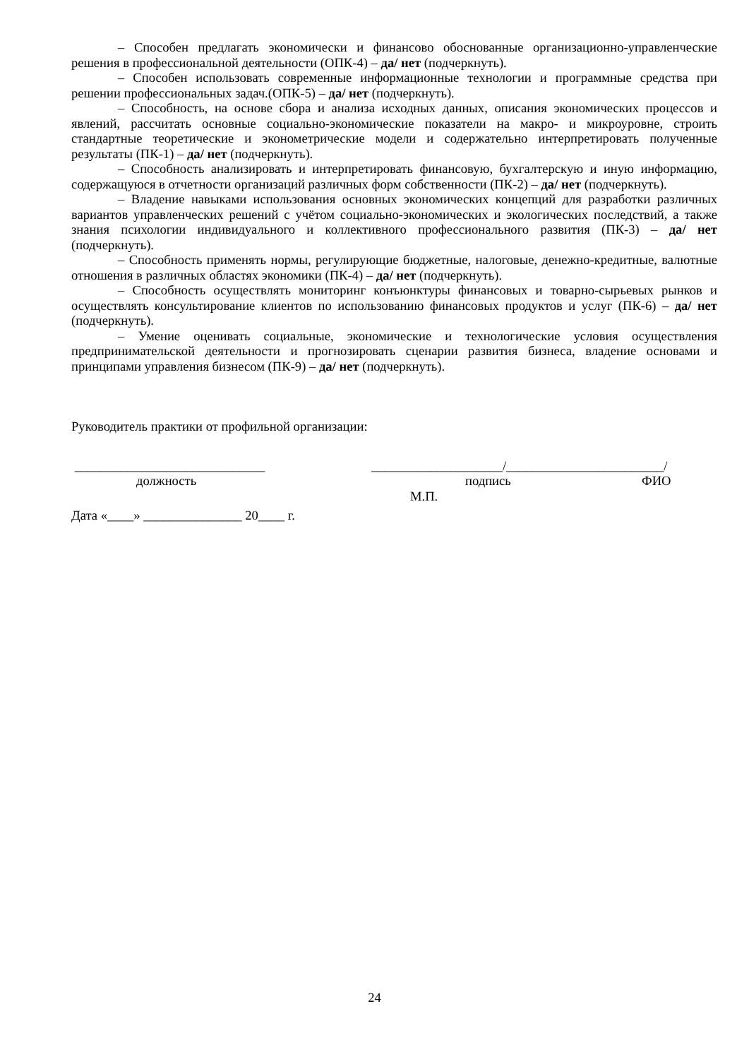– Способен предлагать экономически и финансово обоснованные организационно-управленческие решения в профессиональной деятельности (ОПК-4) – да/ нет (подчеркнуть).
– Способен использовать современные информационные технологии и программные средства при решении профессиональных задач.(ОПК-5) – да/ нет (подчеркнуть).
– Способность, на основе сбора и анализа исходных данных, описания экономических процессов и явлений, рассчитать основные социально-экономические показатели на макро- и микроуровне, строить стандартные теоретические и эконометрические модели и содержательно интерпретировать полученные результаты (ПК-1) – да/ нет (подчеркнуть).
– Способность анализировать и интерпретировать финансовую, бухгалтерскую и иную информацию, содержащуюся в отчетности организаций различных форм собственности (ПК-2) – да/ нет (подчеркнуть).
– Владение навыками использования основных экономических концепций для разработки различных вариантов управленческих решений с учётом социально-экономических и экологических последствий, а также знания психологии индивидуального и коллективного профессионального развития (ПК-3) – да/ нет (подчеркнуть).
– Способность применять нормы, регулирующие бюджетные, налоговые, денежно-кредитные, валютные отношения в различных областях экономики (ПК-4) – да/ нет (подчеркнуть).
– Способность осуществлять мониторинг конъюнктуры финансовых и товарно-сырьевых рынков и осуществлять консультирование клиентов по использованию финансовых продуктов и услуг (ПК-6) – да/ нет (подчеркнуть).
– Умение оценивать социальные, экономические и технологические условия осуществления предпринимательской деятельности и прогнозировать сценарии развития бизнеса, владение основами и принципами управления бизнесом (ПК-9) – да/ нет (подчеркнуть).
Руководитель практики от профильной организации:
_____________________________ ____________________/________________________/
должность подпись ФИО
М.П.
Дата «____» _______________ 20____ г.
24